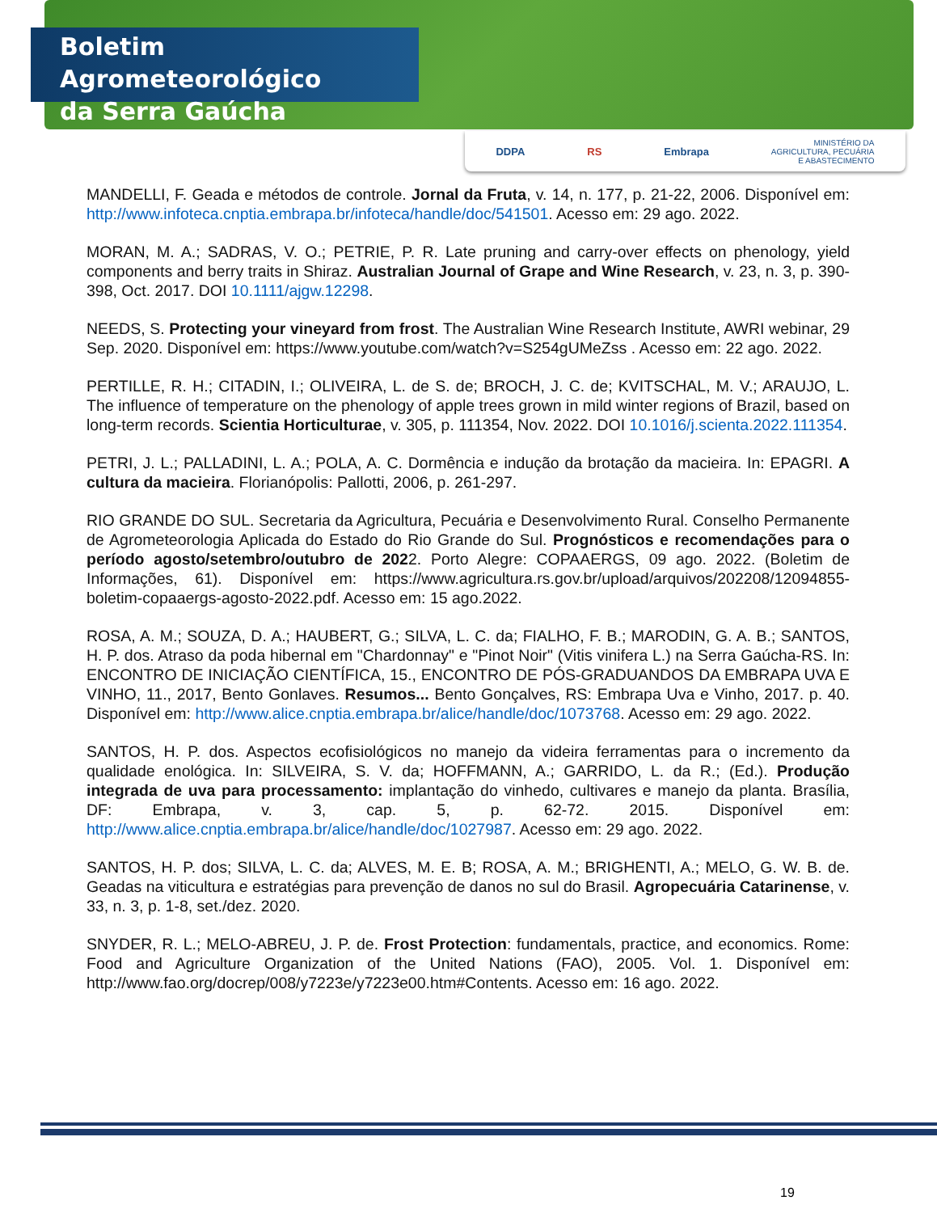Boletim Agrometeorológico
da Serra Gaúcha
DDPA RS Embrapa MINISTÉRIO DA
AGRICULTURA, PECUÁRIA
E ABASTECIMENTO
MANDELLI, F. Geada e métodos de controle. Jornal da Fruta, v. 14, n. 177, p. 21-22, 2006. Disponível em: http://www.infoteca.cnptia.embrapa.br/infoteca/handle/doc/541501. Acesso em: 29 ago. 2022.
MORAN, M. A.; SADRAS, V. O.; PETRIE, P. R. Late pruning and carry-over effects on phenology, yield components and berry traits in Shiraz. Australian Journal of Grape and Wine Research, v. 23, n. 3, p. 390-398, Oct. 2017. DOI 10.1111/ajgw.12298.
NEEDS, S. Protecting your vineyard from frost. The Australian Wine Research Institute, AWRI webinar, 29 Sep. 2020. Disponível em: https://www.youtube.com/watch?v=S254gUMeZss . Acesso em: 22 ago. 2022.
PERTILLE, R. H.; CITADIN, I.; OLIVEIRA, L. de S. de; BROCH, J. C. de; KVITSCHAL, M. V.; ARAUJO, L. The influence of temperature on the phenology of apple trees grown in mild winter regions of Brazil, based on long-term records. Scientia Horticulturae, v. 305, p. 111354, Nov. 2022. DOI 10.1016/j.scienta.2022.111354.
PETRI, J. L.; PALLADINI, L. A.; POLA, A. C. Dormência e indução da brotação da macieira. In: EPAGRI. A cultura da macieira. Florianópolis: Pallotti, 2006, p. 261-297.
RIO GRANDE DO SUL. Secretaria da Agricultura, Pecuária e Desenvolvimento Rural. Conselho Permanente de Agrometeorologia Aplicada do Estado do Rio Grande do Sul. Prognósticos e recomendações para o período agosto/setembro/outubro de 2022. Porto Alegre: COPAAERGS, 09 ago. 2022. (Boletim de Informações, 61). Disponível em: https://www.agricultura.rs.gov.br/upload/arquivos/202208/12094855-boletim-copaaergs-agosto-2022.pdf. Acesso em: 15 ago.2022.
ROSA, A. M.; SOUZA, D. A.; HAUBERT, G.; SILVA, L. C. da; FIALHO, F. B.; MARODIN, G. A. B.; SANTOS, H. P. dos. Atraso da poda hibernal em "Chardonnay" e "Pinot Noir" (Vitis vinifera L.) na Serra Gaúcha-RS. In: ENCONTRO DE INICIAÇÃO CIENTÍFICA, 15., ENCONTRO DE PÓS-GRADUANDOS DA EMBRAPA UVA E VINHO, 11., 2017, Bento Gonlaves. Resumos... Bento Gonçalves, RS: Embrapa Uva e Vinho, 2017. p. 40. Disponível em: http://www.alice.cnptia.embrapa.br/alice/handle/doc/1073768. Acesso em: 29 ago. 2022.
SANTOS, H. P. dos. Aspectos ecofisiológicos no manejo da videira ferramentas para o incremento da qualidade enológica. In: SILVEIRA, S. V. da; HOFFMANN, A.; GARRIDO, L. da R.; (Ed.). Produção integrada de uva para processamento: implantação do vinhedo, cultivares e manejo da planta. Brasília, DF: Embrapa, v. 3, cap. 5, p. 62-72. 2015. Disponível em: http://www.alice.cnptia.embrapa.br/alice/handle/doc/1027987. Acesso em: 29 ago. 2022.
SANTOS, H. P. dos; SILVA, L. C. da; ALVES, M. E. B; ROSA, A. M.; BRIGHENTI, A.; MELO, G. W. B. de. Geadas na viticultura e estratégias para prevenção de danos no sul do Brasil. Agropecuária Catarinense, v. 33, n. 3, p. 1-8, set./dez. 2020.
SNYDER, R. L.; MELO-ABREU, J. P. de. Frost Protection: fundamentals, practice, and economics. Rome: Food and Agriculture Organization of the United Nations (FAO), 2005. Vol. 1. Disponível em: http://www.fao.org/docrep/008/y7223e/y7223e00.htm#Contents. Acesso em: 16 ago. 2022.
19